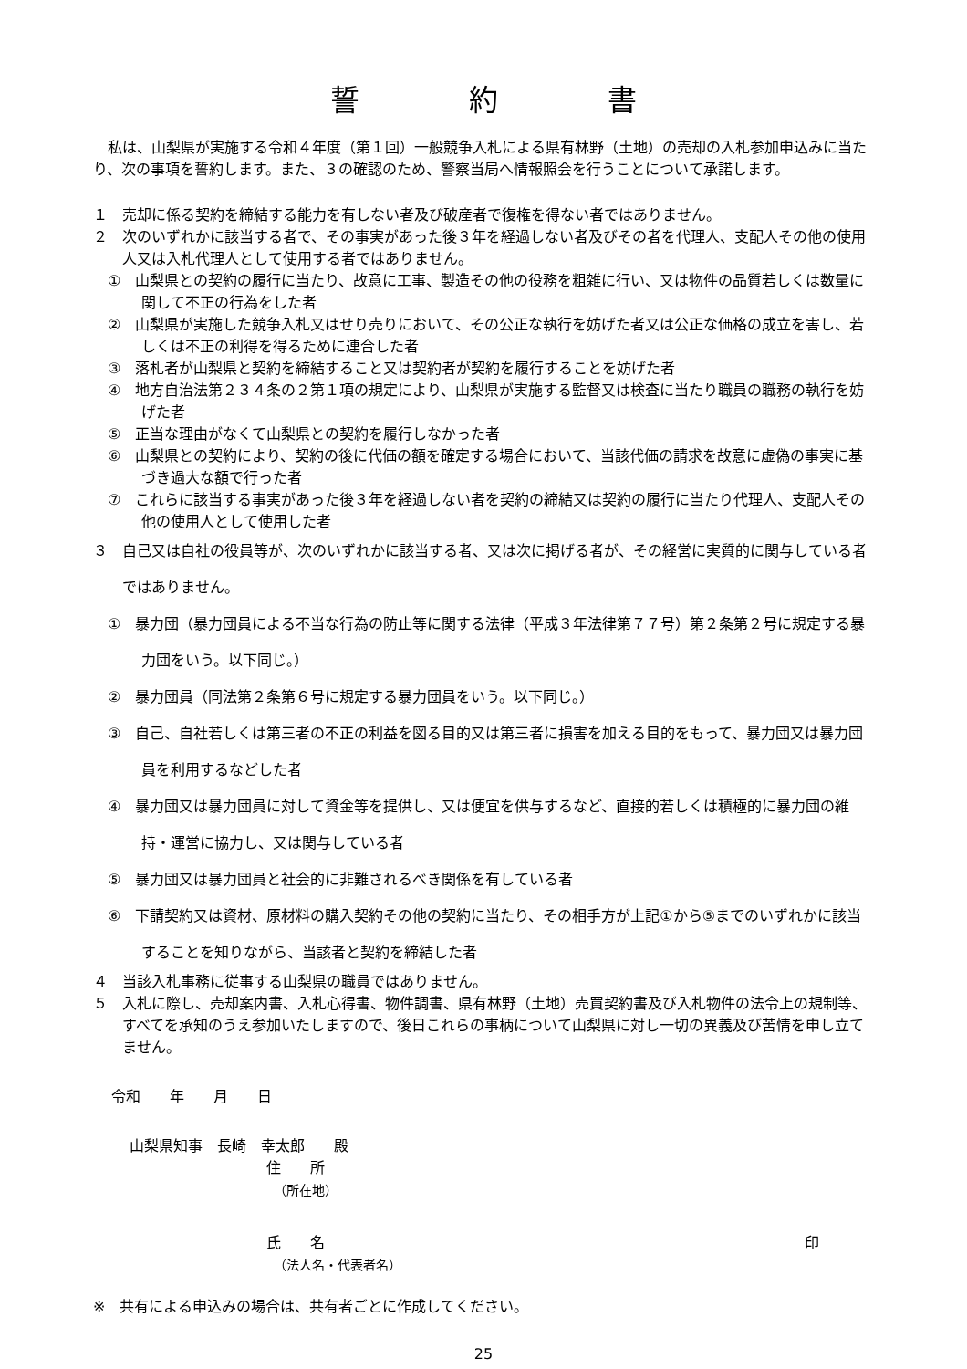誓 約 書
私は、山梨県が実施する令和４年度（第１回）一般競争入札による県有林野（土地）の売却の入札参加申込みに当たり、次の事項を誓約します。また、３の確認のため、警察当局へ情報照会を行うことについて承諾します。
１　売却に係る契約を締結する能力を有しない者及び破産者で復権を得ない者ではありません。
２　次のいずれかに該当する者で、その事実があった後３年を経過しない者及びその者を代理人、支配人その他の使用人又は入札代理人として使用する者ではありません。
①　山梨県との契約の履行に当たり、故意に工事、製造その他の役務を粗雑に行い、又は物件の品質若しくは数量に関して不正の行為をした者
②　山梨県が実施した競争入札又はせり売りにおいて、その公正な執行を妨げた者又は公正な価格の成立を害し、若しくは不正の利得を得るために連合した者
③　落札者が山梨県と契約を締結すること又は契約者が契約を履行することを妨げた者
④　地方自治法第２３４条の２第１項の規定により、山梨県が実施する監督又は検査に当たり職員の職務の執行を妨げた者
⑤　正当な理由がなくて山梨県との契約を履行しなかった者
⑥　山梨県との契約により、契約の後に代価の額を確定する場合において、当該代価の請求を故意に虚偽の事実に基づき過大な額で行った者
⑦　これらに該当する事実があった後３年を経過しない者を契約の締結又は契約の履行に当たり代理人、支配人その他の使用人として使用した者
３　自己又は自社の役員等が、次のいずれかに該当する者、又は次に掲げる者が、その経営に実質的に関与している者ではありません。
①　暴力団（暴力団員による不当な行為の防止等に関する法律（平成３年法律第７７号）第２条第２号に規定する暴力団をいう。以下同じ。）
②　暴力団員（同法第２条第６号に規定する暴力団員をいう。以下同じ。）
③　自己、自社若しくは第三者の不正の利益を図る目的又は第三者に損害を加える目的をもって、暴力団又は暴力団員を利用するなどした者
④　暴力団又は暴力団員に対して資金等を提供し、又は便宜を供与するなど、直接的若しくは積極的に暴力団の維持・運営に協力し、又は関与している者
⑤　暴力団又は暴力団員と社会的に非難されるべき関係を有している者
⑥　下請契約又は資材、原材料の購入契約その他の契約に当たり、その相手方が上記①から⑤までのいずれかに該当することを知りながら、当該者と契約を締結した者
４　当該入札事務に従事する山梨県の職員ではありません。
５　入札に際し、売却案内書、入札心得書、物件調書、県有林野（土地）売買契約書及び入札物件の法令上の規制等、すべてを承知のうえ参加いたしますので、後日これらの事柄について山梨県に対し一切の異義及び苦情を申し立てません。
令和　　年　　月　　日
山梨県知事　長崎　幸太郎　　殿
住　　所
（所在地）
氏　　名 印
（法人名・代表者名）
※　共有による申込みの場合は、共有者ごとに作成してください。
25